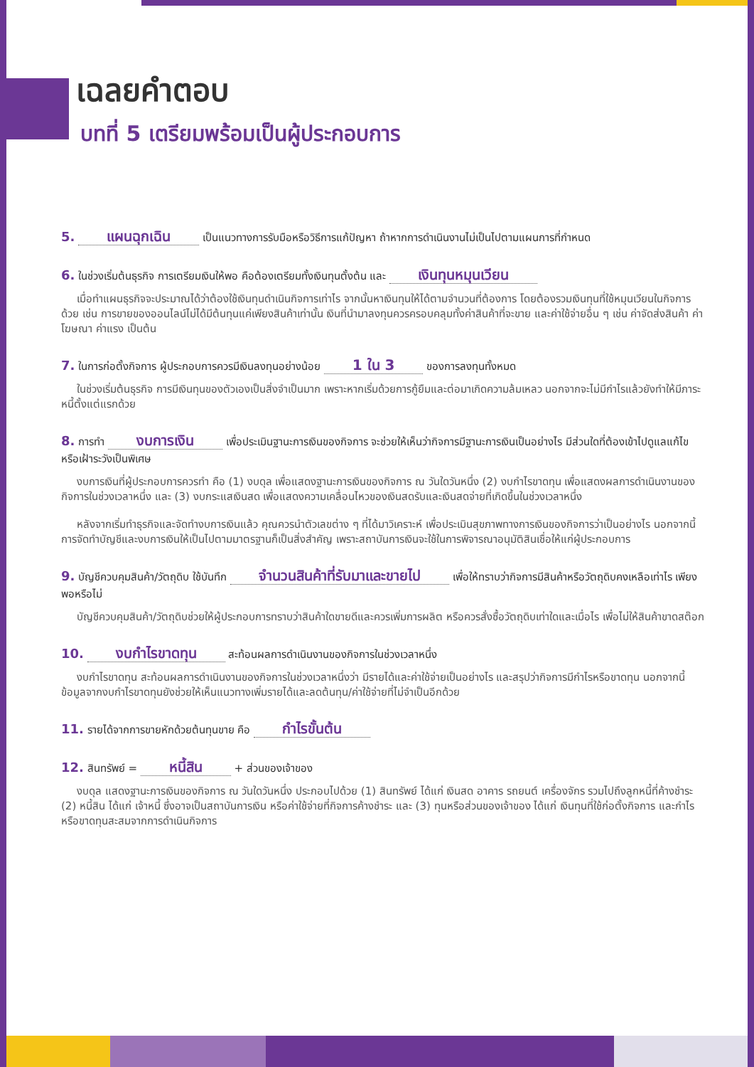เฉลยคำตอบ
บทที่ 5 เตรียมพร้อมเป็นผู้ประกอบการ
5. แผนฉุกเฉิน เป็นแนวทางการรับมือหรือวิธีการแก้ปัญหา ถ้าหากการดำเนินงานไม่เป็นไปตามแผนการที่กำหนด
6. ในช่วงเริ่มต้นธุรกิจ การเตรียมเงินให้พอ คือต้องเตรียมทั้งเงินทุนตั้งต้น และ เงินทุนหมุนเวียน
เมื่อทำแผนธุรกิจจะประมาณได้ว่าต้องใช้เงินทุนดำเนินกิจการเท่าไร จากนั้นหาเงินทุนให้ได้ตามจำนวนที่ต้องการ โดยต้องรวมเงินทุนที่ใช้หมุนเวียนในกิจการด้วย เช่น การขายของออนไลน์ไม่ได้มีต้นทุนแค่เพียงสินค้าเท่านั้น เงินที่นำมาลงทุนควรครอบคลุมทั้งค่าสินค้าที่จะขาย และค่าใช้จ่ายอื่น ๆ เช่น ค่าจัดส่งสินค้า ค่าโฆษณา ค่าแรง เป็นต้น
7. ในการก่อตั้งกิจการ ผู้ประกอบการควรมีเงินลงทุนอย่างน้อย 1 ใน 3 ของการลงทุนทั้งหมด
ในช่วงเริ่มต้นธุรกิจ การมีเงินทุนของตัวเองเป็นสิ่งจำเป็นมาก เพราะหากเริ่มด้วยการกู้ยืมและต่อมาเกิดความล้มเหลว นอกจากจะไม่มีกำไรแล้วยังทำให้มีภาระหนี้ตั้งแต่แรกด้วย
8. การทำ งบการเงิน เพื่อประเมินฐานะการเงินของกิจการ จะช่วยให้เห็นว่ากิจการมีฐานะการเงินเป็นอย่างไร มีส่วนใดที่ต้องเข้าไปดูแลแก้ไขหรือเฝ้าระวังเป็นพิเศษ
งบการเงินที่ผู้ประกอบการควรทำ คือ (1) งบดุล เพื่อแสดงฐานะการเงินของกิจการ ณ วันใดวันหนึ่ง (2) งบกำไรขาดทุน เพื่อแสดงผลการดำเนินงานของกิจการในช่วงเวลาหนึ่ง และ (3) งบกระแสเงินสด เพื่อแสดงความเคลื่อนไหวของเงินสดรับและเงินสดจ่ายที่เกิดขึ้นในช่วงเวลาหนึ่ง
หลังจากเริ่มทำธุรกิจและจัดทำงบการเงินแล้ว คุณควรนำตัวเลขต่าง ๆ ที่ได้มาวิเคราะห์ เพื่อประเมินสุขภาพทางการเงินของกิจการว่าเป็นอย่างไร นอกจากนี้ การจัดทำบัญชีและงบการเงินให้เป็นไปตามมาตรฐานก็เป็นสิ่งสำคัญ เพราะสถาบันการเงินจะใช้ในการพิจารณาอนุมัติสินเชื่อให้แก่ผู้ประกอบการ
9. บัญชีควบคุมสินค้า/วัตถุดิบ ใช้บันทึก จำนวนสินค้าที่รับมาและขายไป เพื่อให้ทราบว่ากิจการมีสินค้าหรือวัตถุดิบคงเหลือเท่าไร เพียงพอหรือไม่
บัญชีควบคุมสินค้า/วัตถุดิบช่วยให้ผู้ประกอบการทราบว่าสินค้าใดขายดีและควรเพิ่มการผลิต หรือควรสั่งซื้อวัตถุดิบเท่าใดและเมื่อไร เพื่อไม่ให้สินค้าขาดสต๊อก
10. งบกำไรขาดทุน สะท้อนผลการดำเนินงานของกิจการในช่วงเวลาหนึ่ง
งบกำไรขาดทุน สะท้อนผลการดำเนินงานของกิจการในช่วงเวลาหนึ่งว่า มีรายได้และค่าใช้จ่ายเป็นอย่างไร และสรุปว่ากิจการมีกำไรหรือขาดทุน นอกจากนี้ ข้อมูลจากงบกำไรขาดทุนยังช่วยให้เห็นแนวทางเพิ่มรายได้และลดต้นทุน/ค่าใช้จ่ายที่ไม่จำเป็นอีกด้วย
11. รายได้จากการขายหักด้วยต้นทุนขาย คือ กำไรขั้นต้น
12. สินทรัพย์ = หนี้สิน + ส่วนของเจ้าของ
งบดุล แสดงฐานะการเงินของกิจการ ณ วันใดวันหนึ่ง ประกอบไปด้วย (1) สินทรัพย์ ได้แก่ เงินสด อาคาร รถยนต์ เครื่องจักร รวมไปถึงลูกหนี้ที่ค้างชำระ (2) หนี้สิน ได้แก่ เจ้าหนี้ ซึ่งอาจเป็นสถาบันการเงิน หรือค่าใช้จ่ายที่กิจการค้างชำระ และ (3) ทุนหรือส่วนของเจ้าของ ได้แก่ เงินทุนที่ใช้ก่อตั้งกิจการ และกำไรหรือขาดทุนสะสมจากการดำเนินกิจการ